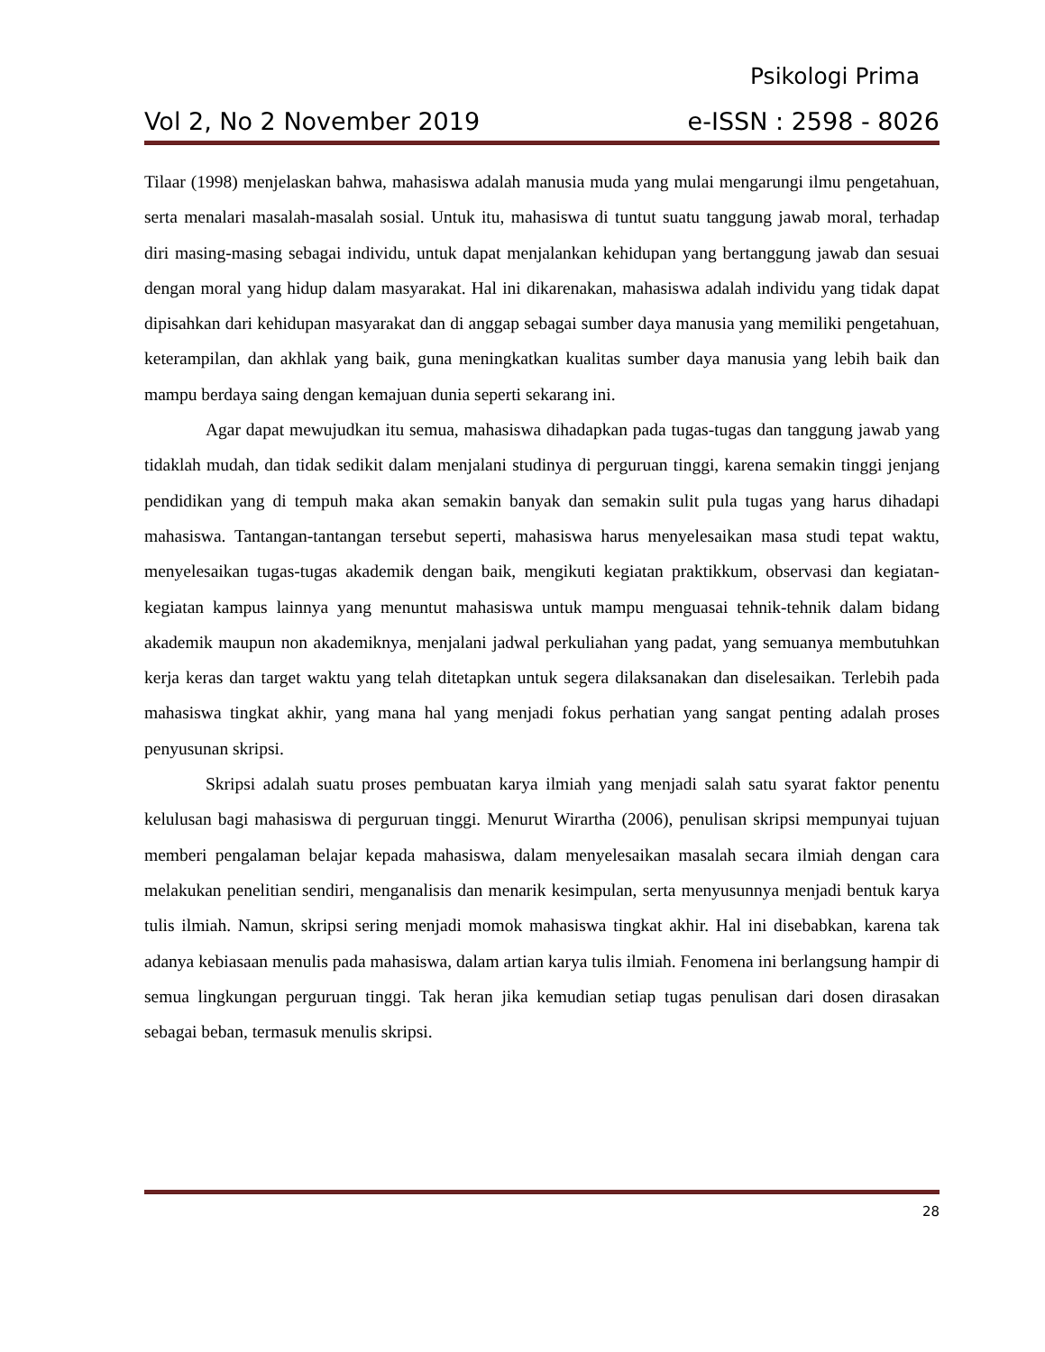Psikologi Prima
Vol 2, No 2 November 2019 e-ISSN : 2598 - 8026
Tilaar (1998) menjelaskan bahwa, mahasiswa adalah manusia muda yang mulai mengarungi ilmu pengetahuan, serta menalari masalah-masalah sosial. Untuk itu, mahasiswa di tuntut suatu tanggung jawab moral, terhadap diri masing-masing sebagai individu, untuk dapat menjalankan kehidupan yang bertanggung jawab dan sesuai dengan moral yang hidup dalam masyarakat. Hal ini dikarenakan, mahasiswa adalah individu yang tidak dapat dipisahkan dari kehidupan masyarakat dan di anggap sebagai sumber daya manusia yang memiliki pengetahuan, keterampilan, dan akhlak yang baik, guna meningkatkan kualitas sumber daya manusia yang lebih baik dan mampu berdaya saing dengan kemajuan dunia seperti sekarang ini.
Agar dapat mewujudkan itu semua, mahasiswa dihadapkan pada tugas-tugas dan tanggung jawab yang tidaklah mudah, dan tidak sedikit dalam menjalani studinya di perguruan tinggi, karena semakin tinggi jenjang pendidikan yang di tempuh maka akan semakin banyak dan semakin sulit pula tugas yang harus dihadapi mahasiswa. Tantangan-tantangan tersebut seperti, mahasiswa harus menyelesaikan masa studi tepat waktu, menyelesaikan tugas-tugas akademik dengan baik, mengikuti kegiatan praktikkum, observasi dan kegiatan-kegiatan kampus lainnya yang menuntut mahasiswa untuk mampu menguasai tehnik-tehnik dalam bidang akademik maupun non akademiknya, menjalani jadwal perkuliahan yang padat, yang semuanya membutuhkan kerja keras dan target waktu yang telah ditetapkan untuk segera dilaksanakan dan diselesaikan. Terlebih pada mahasiswa tingkat akhir, yang mana hal yang menjadi fokus perhatian yang sangat penting adalah proses penyusunan skripsi.
Skripsi adalah suatu proses pembuatan karya ilmiah yang menjadi salah satu syarat faktor penentu kelulusan bagi mahasiswa di perguruan tinggi. Menurut Wirartha (2006), penulisan skripsi mempunyai tujuan memberi pengalaman belajar kepada mahasiswa, dalam menyelesaikan masalah secara ilmiah dengan cara melakukan penelitian sendiri, menganalisis dan menarik kesimpulan, serta menyusunnya menjadi bentuk karya tulis ilmiah. Namun, skripsi sering menjadi momok mahasiswa tingkat akhir. Hal ini disebabkan, karena tak adanya kebiasaan menulis pada mahasiswa, dalam artian karya tulis ilmiah. Fenomena ini berlangsung hampir di semua lingkungan perguruan tinggi. Tak heran jika kemudian setiap tugas penulisan dari dosen dirasakan sebagai beban, termasuk menulis skripsi.
28